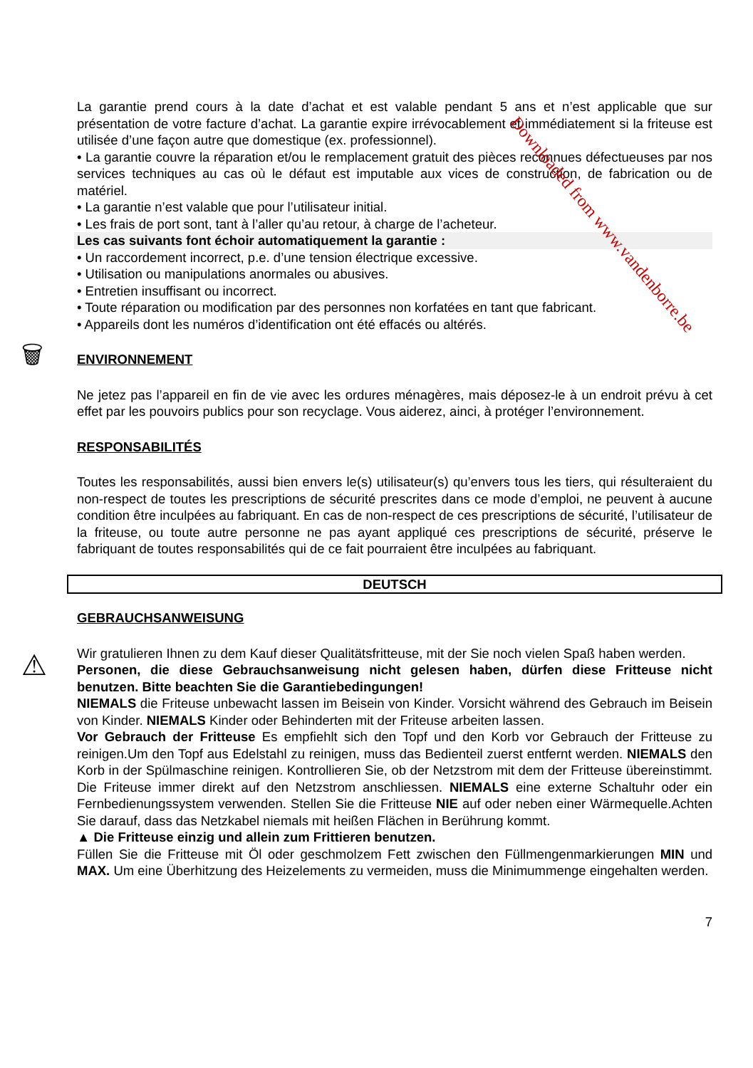La garantie prend cours à la date d’achat et est valable pendant 5 ans et n’est applicable que sur présentation de votre facture d’achat. La garantie expire irrévocablement et immédiatement si la friteuse est utilisée d’une façon autre que domestique (ex. professionnel).
• La garantie couvre la réparation et/ou le remplacement gratuit des pièces reconnues défectueuses par nos services techniques au cas où le défaut est imputable aux vices de construction, de fabrication ou de matériel.
• La garantie n’est valable que pour l’utilisateur initial.
• Les frais de port sont, tant à l’aller qu’au retour, à charge de l’acheteur.
Les cas suivants font échoir automatiquement la garantie :
• Un raccordement incorrect, p.e. d’une tension électrique excessive.
• Utilisation ou manipulations anormales ou abusives.
• Entretien insuffisant ou incorrect.
• Toute réparation ou modification par des personnes non korfatées en tant que fabricant.
• Appareils dont les numéros d’identification ont été effacés ou altérés.
🗑
ENVIRONNEMENT
Ne jetez pas l’appareil en fin de vie avec les ordures ménagères, mais déposez-le à un endroit prévu à cet effet par les pouvoirs publics pour son recyclage. Vous aiderez, ainci, à protéger l’environnement.
RESPONSABILITÉS
Toutes les responsabilités, aussi bien envers le(s) utilisateur(s) qu’envers tous les tiers, qui résulteraient du non-respect de toutes les prescriptions de sécurité prescrites dans ce mode d’emploi, ne peuvent à aucune condition être inculpées au fabriquant. En cas de non-respect de ces prescriptions de sécurité, l’utilisateur de la friteuse, ou toute autre personne ne pas ayant appliqué ces prescriptions de sécurité, préserve le fabriquant de toutes responsabilités qui de ce fait pourraient être inculpées au fabriquant.
DEUTSCH
GEBRAUCHSANWEISUNG
Wir gratulieren Ihnen zu dem Kauf dieser Qualitätsfritteuse, mit der Sie noch vielen Spaß haben werden.
⚠
Personen, die diese Gebrauchsanweisung nicht gelesen haben, dürfen diese Fritteuse nicht benutzen. Bitte beachten Sie die Garantiebedingungen!
NIEMALS die Friteuse unbewacht lassen im Beisein von Kinder. Vorsicht während des Gebrauch im Beisein von Kinder. NIEMALS Kinder oder Behinderten mit der Friteuse arbeiten lassen.
Vor Gebrauch der Fritteuse Es empfiehlt sich den Topf und den Korb vor Gebrauch der Fritteuse zu reinigen.Um den Topf aus Edelstahl zu reinigen, muss das Bedienteil zuerst entfernt werden. NIEMALS den Korb in der Spülmaschine reinigen. Kontrollieren Sie, ob der Netzstrom mit dem der Fritteuse übereinstimmt. Die Friteuse immer direkt auf den Netzstrom anschliessen. NIEMALS eine externe Schaltuhr oder ein Fernbedienungssystem verwenden. Stellen Sie die Fritteuse NIE auf oder neben einer Wärmequelle.Achten Sie darauf, dass das Netzkabel niemals mit heißen Flächen in Berührung kommt.
▲ Die Fritteuse einzig und allein zum Frittieren benutzen.
Füllen Sie die Fritteuse mit Öl oder geschmolzem Fett zwischen den Füllmengenmarkierungen MIN und MAX. Um eine Überhitzung des Heizelements zu vermeiden, muss die Minimummenge eingehalten werden.
7
Downloaded from www.vandenborre.be